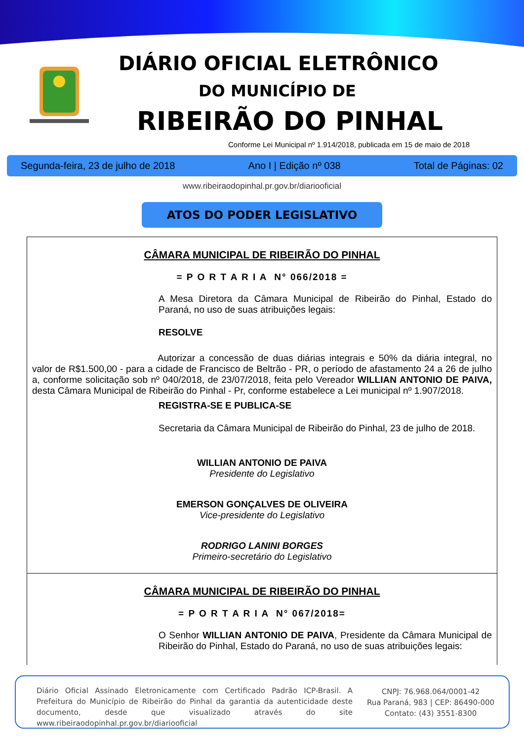DIÁRIO OFICIAL ELETRÔNICO
DO MUNICÍPIO DE
RIBEIRÃO DO PINHAL
Conforme Lei Municipal nº 1.914/2018, publicada em 15 de maio de 2018
Segunda-feira, 23 de julho de 2018 Ano I | Edição nº 038 Total de Páginas: 02
www.ribeiraodopinhal.pr.gov.br/diariooficial
ATOS DO PODER LEGISLATIVO
CÂMARA MUNICIPAL DE RIBEIRÃO DO PINHAL
= P O R T A R I A N° 066/2018 =
A Mesa Diretora da Câmara Municipal de Ribeirão do Pinhal, Estado do Paraná, no uso de suas atribuições legais:
RESOLVE
Autorizar a concessão de duas diárias integrais e 50% da diária integral, no valor de R$1.500,00 - para a cidade de Francisco de Beltrão - PR, o período de afastamento 24 a 26 de julho a, conforme solicitação sob nº 040/2018, de 23/07/2018, feita pelo Vereador WILLIAN ANTONIO DE PAIVA, desta Câmara Municipal de Ribeirão do Pinhal - Pr, conforme estabelece a Lei municipal nº 1.907/2018.
REGISTRA-SE E PUBLICA-SE
Secretaria da Câmara Municipal de Ribeirão do Pinhal, 23 de julho de 2018.
WILLIAN ANTONIO DE PAIVA
Presidente do Legislativo
EMERSON GONÇALVES DE OLIVEIRA
Vice-presidente do Legislativo
RODRIGO LANINI BORGES
Primeiro-secretário do Legislativo
CÂMARA MUNICIPAL DE RIBEIRÃO DO PINHAL
= P O R T A R I A N° 067/2018=
O Senhor WILLIAN ANTONIO DE PAIVA, Presidente da Câmara Municipal de Ribeirão do Pinhal, Estado do Paraná, no uso de suas atribuições legais:
Diário Oficial Assinado Eletronicamente com Certificado Padrão ICP-Brasil. A Prefeitura do Município de Ribeirão do Pinhal da garantia da autenticidade deste documento, desde que visualizado através do site www.ribeiraodopinhal.pr.gov.br/diariooficial
CNPJ: 76.968.064/0001-42
Rua Paraná, 983 | CEP: 86490-000
Contato: (43) 3551-8300